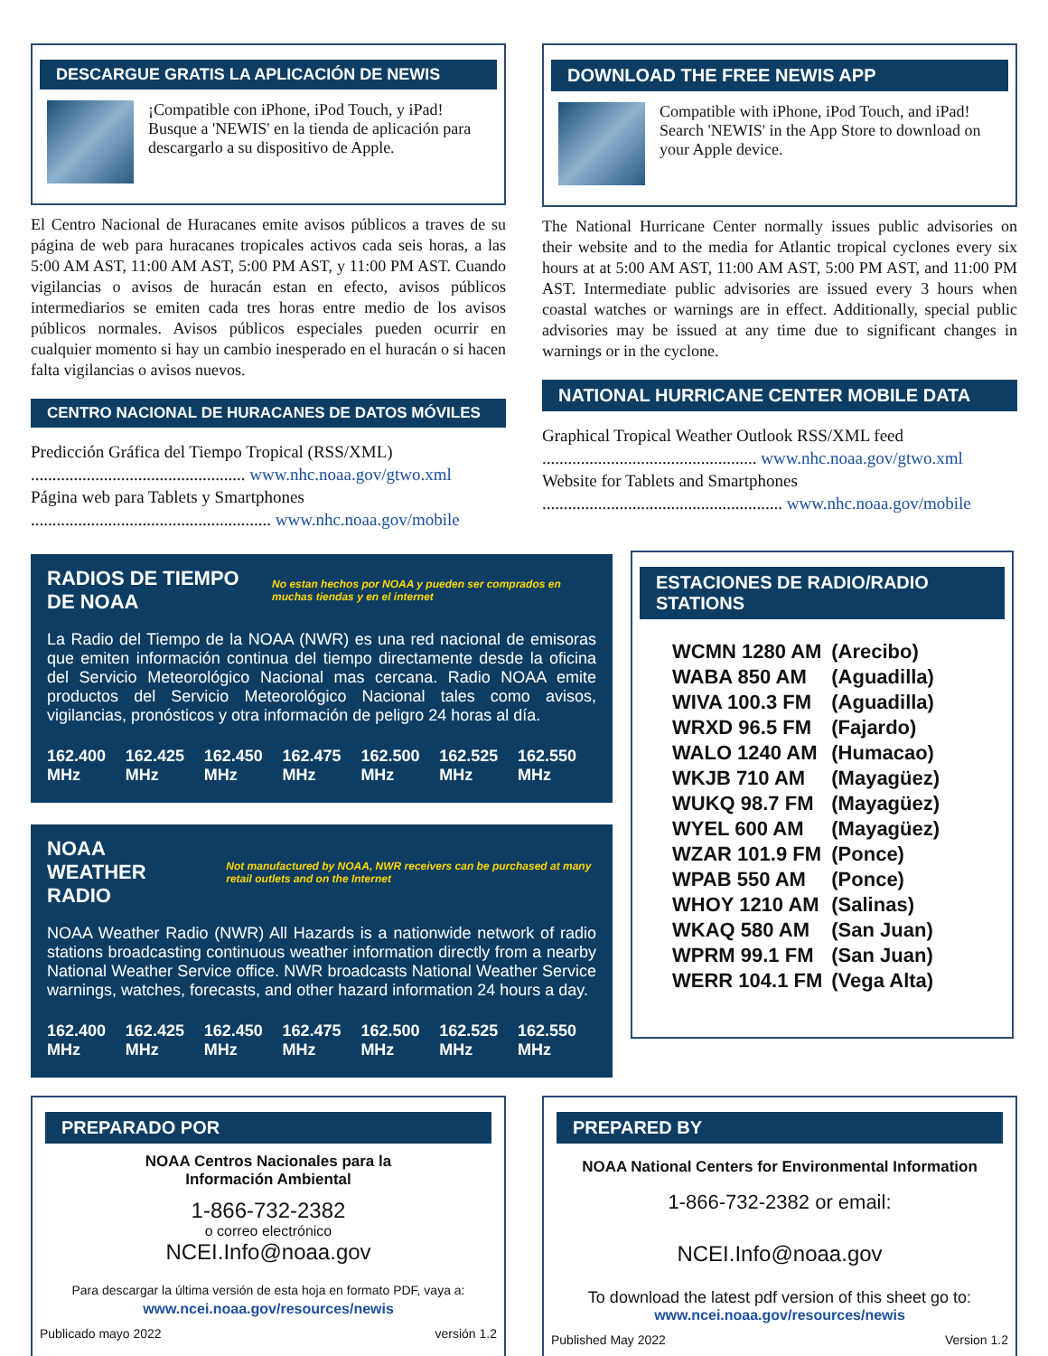DESCARGUE GRATIS LA APLICACIÓN DE NEWIS
¡Compatible con iPhone, iPod Touch, y iPad!
Busque a 'NEWIS' en la tienda de aplicación para descargarlo a su dispositivo de Apple.
El Centro Nacional de Huracanes emite avisos públicos a traves de su página de web para huracanes tropicales activos cada seis horas, a las 5:00 AM AST, 11:00 AM AST, 5:00 PM AST, y 11:00 PM AST. Cuando vigilancias o avisos de huracán estan en efecto, avisos públicos intermediarios se emiten cada tres horas entre medio de los avisos públicos normales. Avisos públicos especiales pueden ocurrir en cualquier momento si hay un cambio inesperado en el huracán o si hacen falta vigilancias o avisos nuevos.
CENTRO NACIONAL DE HURACANES DE DATOS MÓVILES
Predicción Gráfica del Tiempo Tropical (RSS/XML)
.................................................. www.nhc.noaa.gov/gtwo.xml
Página web para Tablets y Smartphones
........................................................ www.nhc.noaa.gov/mobile
DOWNLOAD THE FREE NEWIS APP
Compatible with iPhone, iPod Touch, and iPad!
Search 'NEWIS' in the App Store to download on your Apple device.
The National Hurricane Center normally issues public advisories on their website and to the media for Atlantic tropical cyclones every six hours at at 5:00 AM AST, 11:00 AM AST, 5:00 PM AST, and 11:00 PM AST. Intermediate public advisories are issued every 3 hours when coastal watches or warnings are in effect. Additionally, special public advisories may be issued at any time due to significant changes in warnings or in the cyclone.
NATIONAL HURRICANE CENTER MOBILE DATA
Graphical Tropical Weather Outlook RSS/XML feed
.................................................. www.nhc.noaa.gov/gtwo.xml
Website for Tablets and Smartphones
........................................................ www.nhc.noaa.gov/mobile
RADIOS DE TIEMPO DE NOAA No estan hechos por NOAA y pueden ser comprados en muchas tiendas y en el internet
La Radio del Tiempo de la NOAA (NWR) es una red nacional de emisoras que emiten información continua del tiempo directamente desde la oficina del Servicio Meteorológico Nacional mas cercana. Radio NOAA emite productos del Servicio Meteorológico Nacional tales como avisos, vigilancias, pronósticos y otra información de peligro 24 horas al día.
| 162.400 MHz | 162.425 MHz | 162.450 MHz | 162.475 MHz | 162.500 MHz | 162.525 MHz | 162.550 MHz |
NOAA WEATHER RADIO Not manufactured by NOAA, NWR receivers can be purchased at many retail outlets and on the Internet
NOAA Weather Radio (NWR) All Hazards is a nationwide network of radio stations broadcasting continuous weather information directly from a nearby National Weather Service office. NWR broadcasts National Weather Service warnings, watches, forecasts, and other hazard information 24 hours a day.
| 162.400 MHz | 162.425 MHz | 162.450 MHz | 162.475 MHz | 162.500 MHz | 162.525 MHz | 162.550 MHz |
ESTACIONES DE RADIO/RADIO STATIONS
| WCMN 1280 AM | (Arecibo) |
| WABA 850 AM | (Aguadilla) |
| WIVA 100.3 FM | (Aguadilla) |
| WRXD 96.5 FM | (Fajardo) |
| WALO 1240 AM | (Humacao) |
| WKJB 710 AM | (Mayagüez) |
| WUKQ 98.7 FM | (Mayagüez) |
| WYEL 600 AM | (Mayagüez) |
| WZAR 101.9 FM | (Ponce) |
| WPAB 550 AM | (Ponce) |
| WHOY 1210 AM | (Salinas) |
| WKAQ 580 AM | (San Juan) |
| WPRM 99.1 FM | (San Juan) |
| WERR 104.1 FM | (Vega Alta) |
PREPARADO POR
NOAA Centros Nacionales para la
Información Ambiental
1-866-732-2382
o correo electrónico
NCEI.Info@noaa.gov
Para descargar la última versión de esta hoja en formato PDF, vaya a:
www.ncei.noaa.gov/resources/newis
Publicado mayo 2022 versión 1.2
PREPARED BY
NOAA National Centers for Environmental Information
1-866-732-2382 or email:
NCEI.Info@noaa.gov
To download the latest pdf version of this sheet go to:
www.ncei.noaa.gov/resources/newis
Published May 2022 Version 1.2